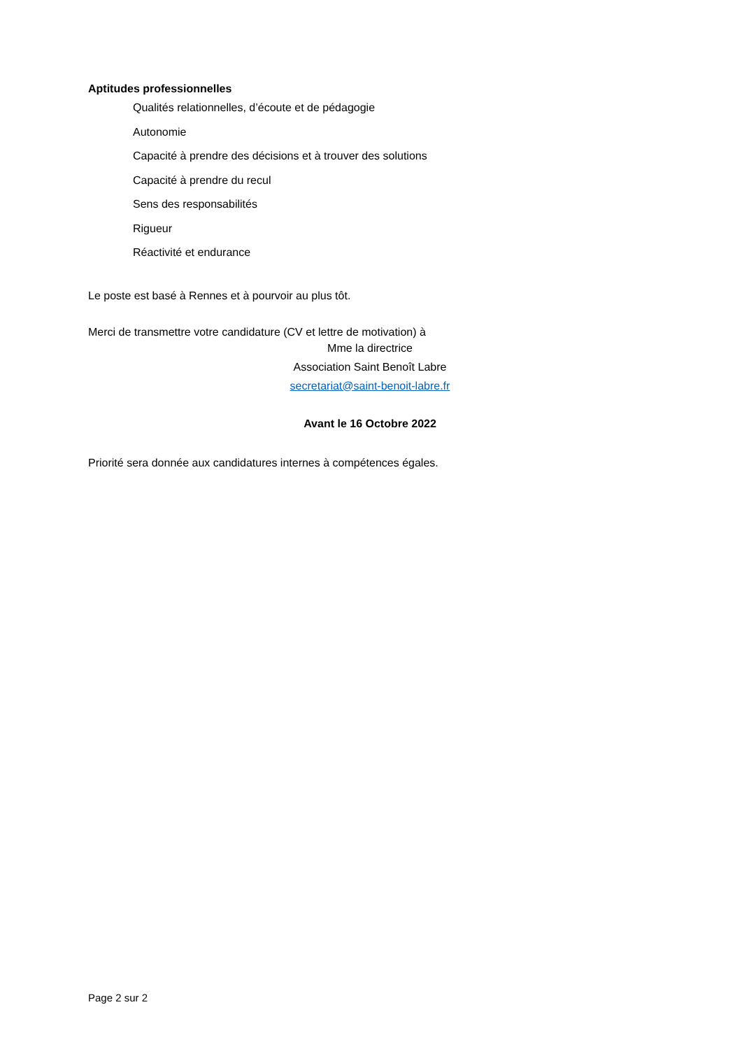Aptitudes professionnelles
Qualités relationnelles, d’écoute et de pédagogie
Autonomie
Capacité à prendre des décisions et à trouver des solutions
Capacité à prendre du recul
Sens des responsabilités
Rigueur
Réactivité et endurance
Le poste est basé à Rennes et à pourvoir au plus tôt.
Merci de transmettre votre candidature (CV et lettre de motivation) à
Mme la directrice
Association Saint Benoît Labre
secretariat@saint-benoit-labre.fr
Avant le 16 Octobre 2022
Priorité sera donnée aux candidatures internes à compétences égales.
Page 2 sur 2